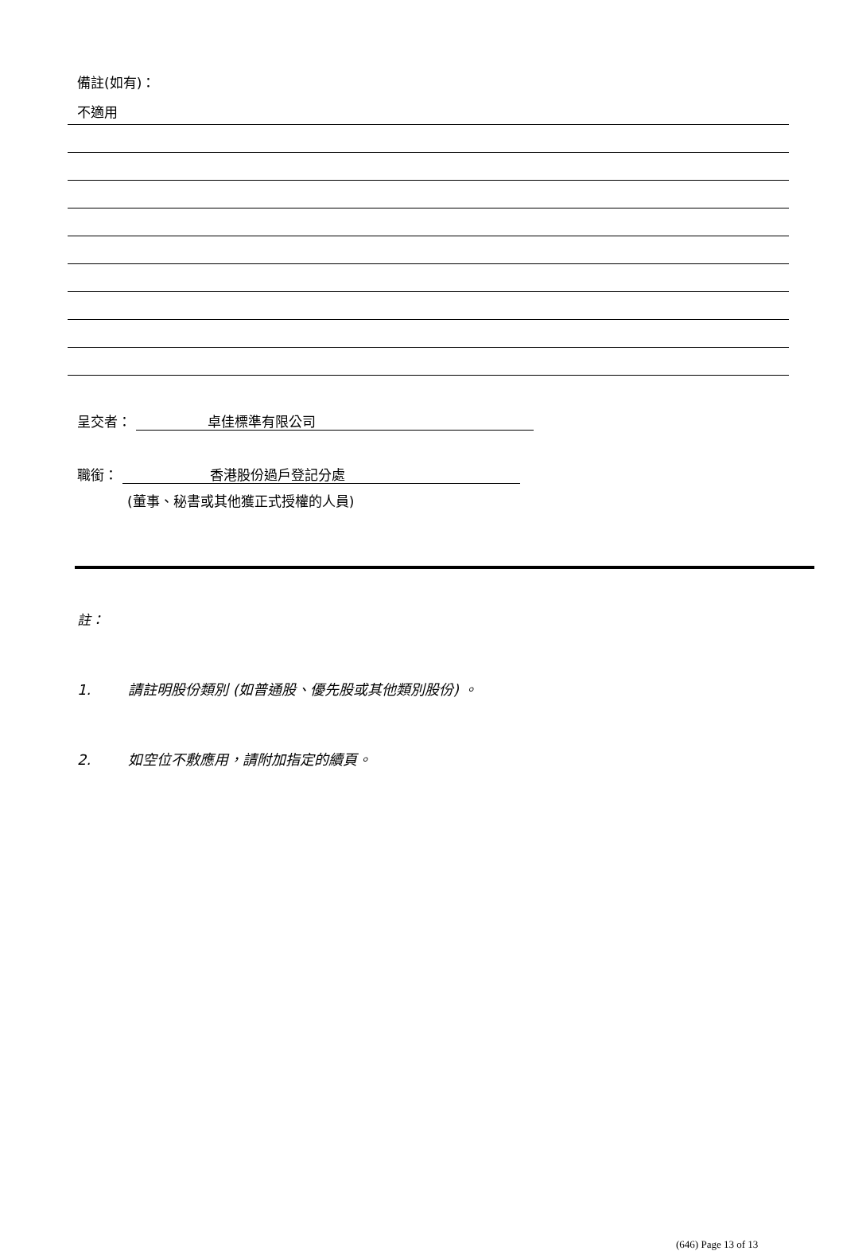備註(如有)：
不適用
呈交者： 卓佳標準有限公司
職銜： 香港股份過戶登記分處
(董事、秘書或其他獲正式授權的人員)
註：
1. 請註明股份類別 (如普通股、優先股或其他類別股份) 。
2. 如空位不敷應用，請附加指定的續頁。
(646) Page 13 of 13